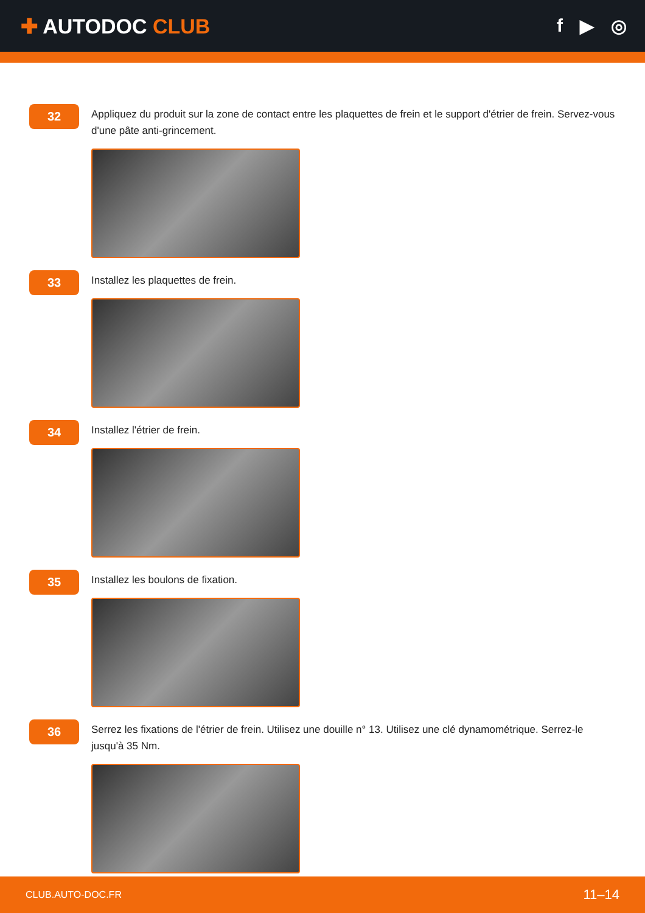✚ AUTODOC CLUB f ▶ ◎
32
Appliquez du produit sur la zone de contact entre les plaquettes de frein et le support d'étrier de frein. Servez-vous d'une pâte anti-grincement.
33
Installez les plaquettes de frein.
34
Installez l'étrier de frein.
35
Installez les boulons de fixation.
36
Serrez les fixations de l'étrier de frein. Utilisez une douille n° 13. Utilisez une clé dynamométrique. Serrez-le jusqu'à 35 Nm.
CLUB.AUTO-DOC.FR 11–14